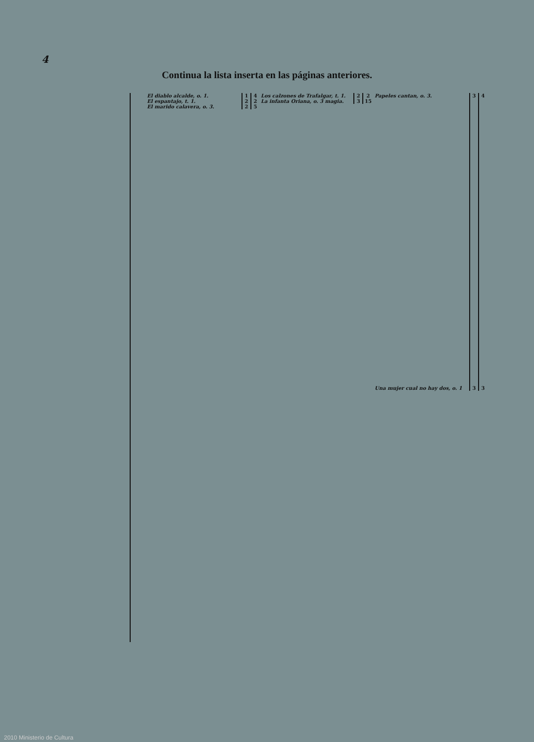4
Continua la lista inserta en las páginas anteriores.
| El diablo alcalde, o. 1. | 1 | 4 |
| El espantajo, t. 1. | 2 | 2 |
| El marido calavera, o. 3. | 2 | 5 |
| Los calzones de Trafalgar, t. 1. | 2 | 2 |
| La infanta Oriana, o. 3 magia. | 3 | 15 |
| Papeles cantan, o. 3. | 3 | 4 |
| Una mujer cual no hay dos, o. 1 | 3 | 3 |
2010 Ministerio de Cultura